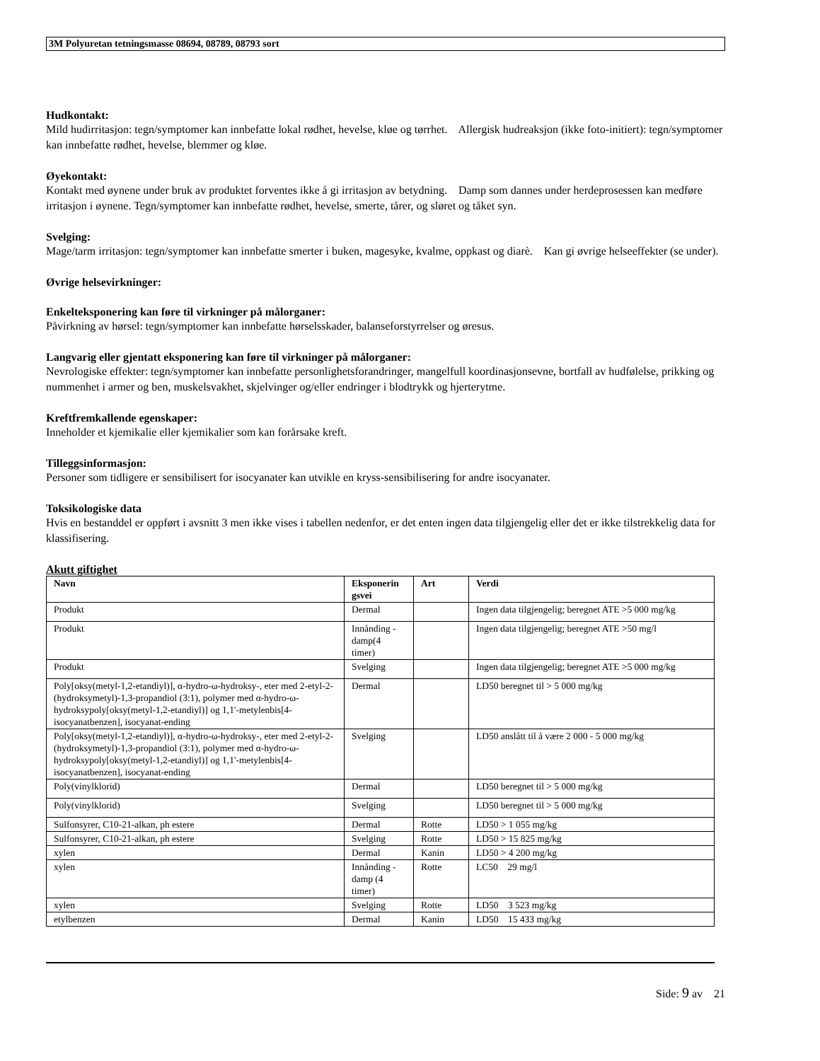3M Polyuretan tetningsmasse 08694, 08789, 08793 sort
Hudkontakt:
Mild hudirritasjon: tegn/symptomer kan innbefatte lokal rødhet, hevelse, kløe og tørrhet. Allergisk hudreaksjon (ikke foto-initiert): tegn/symptomer kan innbefatte rødhet, hevelse, blemmer og kløe.
Øyekontakt:
Kontakt med øynene under bruk av produktet forventes ikke å gi irritasjon av betydning. Damp som dannes under herdeprosessen kan medføre irritasjon i øynene. Tegn/symptomer kan innbefatte rødhet, hevelse, smerte, tårer, og sløret og tåket syn.
Svelging:
Mage/tarm irritasjon: tegn/symptomer kan innbefatte smerter i buken, magesyke, kvalme, oppkast og diarè. Kan gi øvrige helseeffekter (se under).
Øvrige helsevirkninger:
Enkelteksponering kan føre til virkninger på målorganer:
Påvirkning av hørsel: tegn/symptomer kan innbefatte hørselsskader, balanseforstyrrelser og øresus.
Langvarig eller gjentatt eksponering kan føre til virkninger på målorganer:
Nevrologiske effekter: tegn/symptomer kan innbefatte personlighetsforandringer, mangelfull koordinasjonsevne, bortfall av hudfølelse, prikking og nummenhet i armer og ben, muskelsvakhet, skjelvinger og/eller endringer i blodtrykk og hjerterytme.
Kreftfremkallende egenskaper:
Inneholder et kjemikalie eller kjemikalier som kan forårsake kreft.
Tilleggsinformasjon:
Personer som tidligere er sensibilisert for isocyanater kan utvikle en kryss-sensibilisering for andre isocyanater.
Toksikologiske data
Hvis en bestanddel er oppført i avsnitt 3 men ikke vises i tabellen nedenfor, er det enten ingen data tilgjengelig eller det er ikke tilstrekkelig data for klassifisering.
Akutt giftighet
| Navn | Eksponerin gsvei | Art | Verdi |
| --- | --- | --- | --- |
| Produkt | Dermal | | Ingen data tilgjengelig; beregnet ATE >5 000 mg/kg |
| Produkt | Innånding - damp(4 timer) | | Ingen data tilgjengelig; beregnet ATE >50 mg/l |
| Produkt | Svelging | | Ingen data tilgjengelig; beregnet ATE >5 000 mg/kg |
| Poly[oksy(metyl-1,2-etandiyl)], α-hydro-ω-hydroksy-, eter med 2-etyl-2-(hydroksymetyl)-1,3-propandiol (3:1), polymer med α-hydro-ω-hydroksypoly[oksy(metyl-1,2-etandiyl)] og 1,1'-metylenbis[4-isocyanatbenzen], isocyanat-ending | Dermal | | LD50 beregnet til > 5 000 mg/kg |
| Poly[oksy(metyl-1,2-etandiyl)], α-hydro-ω-hydroksy-, eter med 2-etyl-2-(hydroksymetyl)-1,3-propandiol (3:1), polymer med α-hydro-ω-hydroksypoly[oksy(metyl-1,2-etandiyl)] og 1,1'-metylenbis[4-isocyanatbenzen], isocyanat-ending | Svelging | | LD50 anslått til å være 2 000 - 5 000 mg/kg |
| Poly(vinylklorid) | Dermal | | LD50 beregnet til > 5 000 mg/kg |
| Poly(vinylklorid) | Svelging | | LD50 beregnet til > 5 000 mg/kg |
| Sulfonsyrer, C10-21-alkan, ph estere | Dermal | Rotte | LD50 > 1 055 mg/kg |
| Sulfonsyrer, C10-21-alkan, ph estere | Svelging | Rotte | LD50 > 15 825 mg/kg |
| xylen | Dermal | Kanin | LD50 > 4 200 mg/kg |
| xylen | Innånding - damp (4 timer) | Rotte | LC50 29 mg/l |
| xylen | Svelging | Rotte | LD50 3 523 mg/kg |
| etylbenzen | Dermal | Kanin | LD50 15 433 mg/kg |
Side: 9 av 21